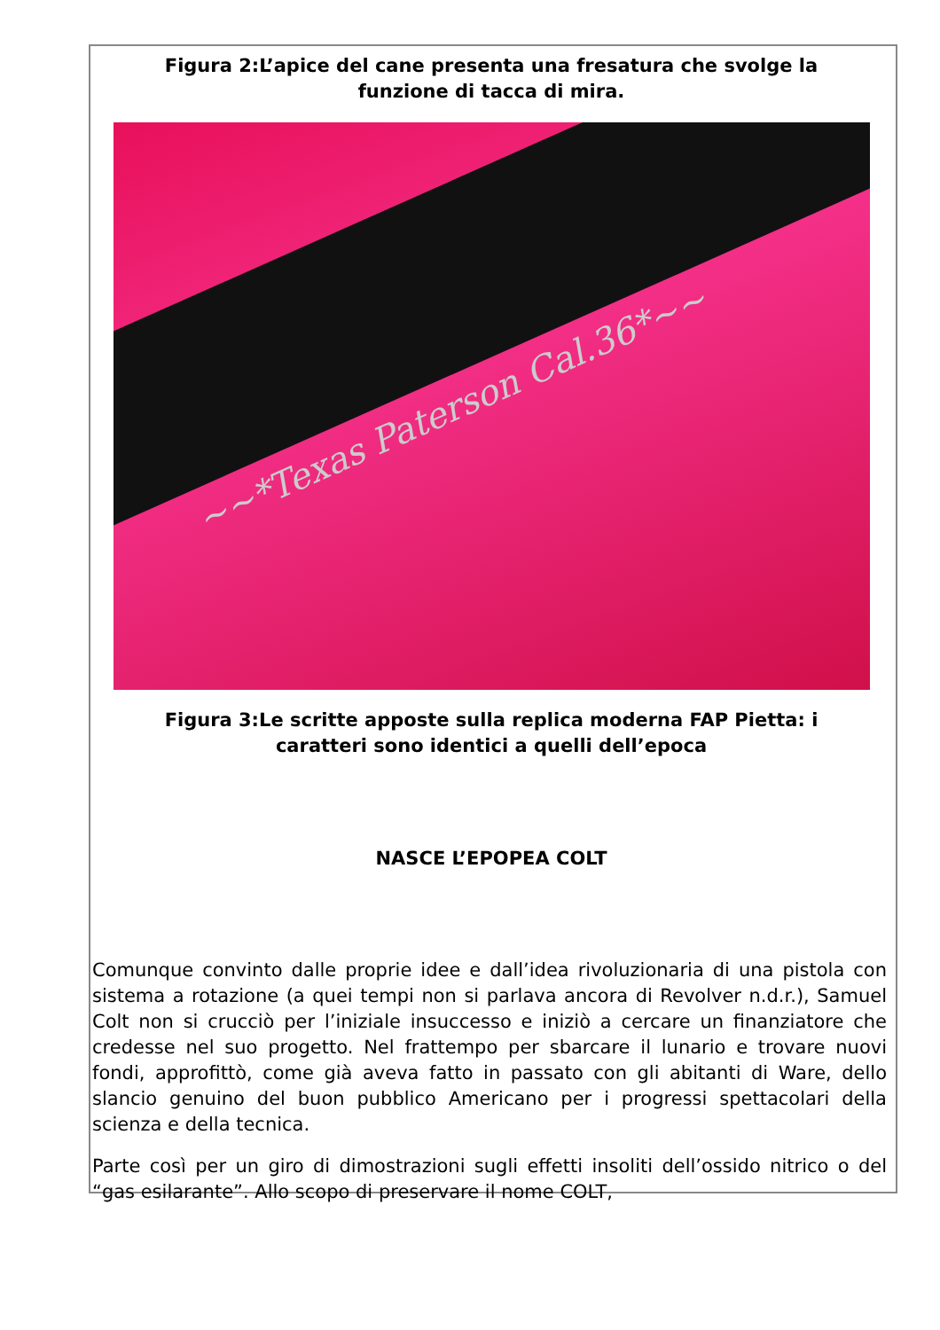Figura 2:L’apice del cane presenta una fresatura che svolge la funzione di tacca di mira.
~~*Texas Paterson Cal.36*~~
Figura 3:Le scritte apposte sulla replica moderna FAP Pietta: i caratteri sono identici a quelli dell’epoca
NASCE L’EPOPEA COLT
Comunque convinto dalle proprie idee e dall’idea rivoluzionaria di una pistola con sistema a rotazione (a quei tempi non si parlava ancora di Revolver n.d.r.), Samuel Colt non si crucciò per l’iniziale insuccesso e iniziò a cercare un finanziatore che credesse nel suo progetto. Nel frattempo per sbarcare il lunario e trovare nuovi fondi, approfittò, come già aveva fatto in passato con gli abitanti di Ware, dello slancio genuino del buon pubblico Americano per i progressi spettacolari della scienza e della tecnica.
Parte così per un giro di dimostrazioni sugli effetti insoliti dell’ossido nitrico o del “gas esilarante”. Allo scopo di preservare il nome COLT,